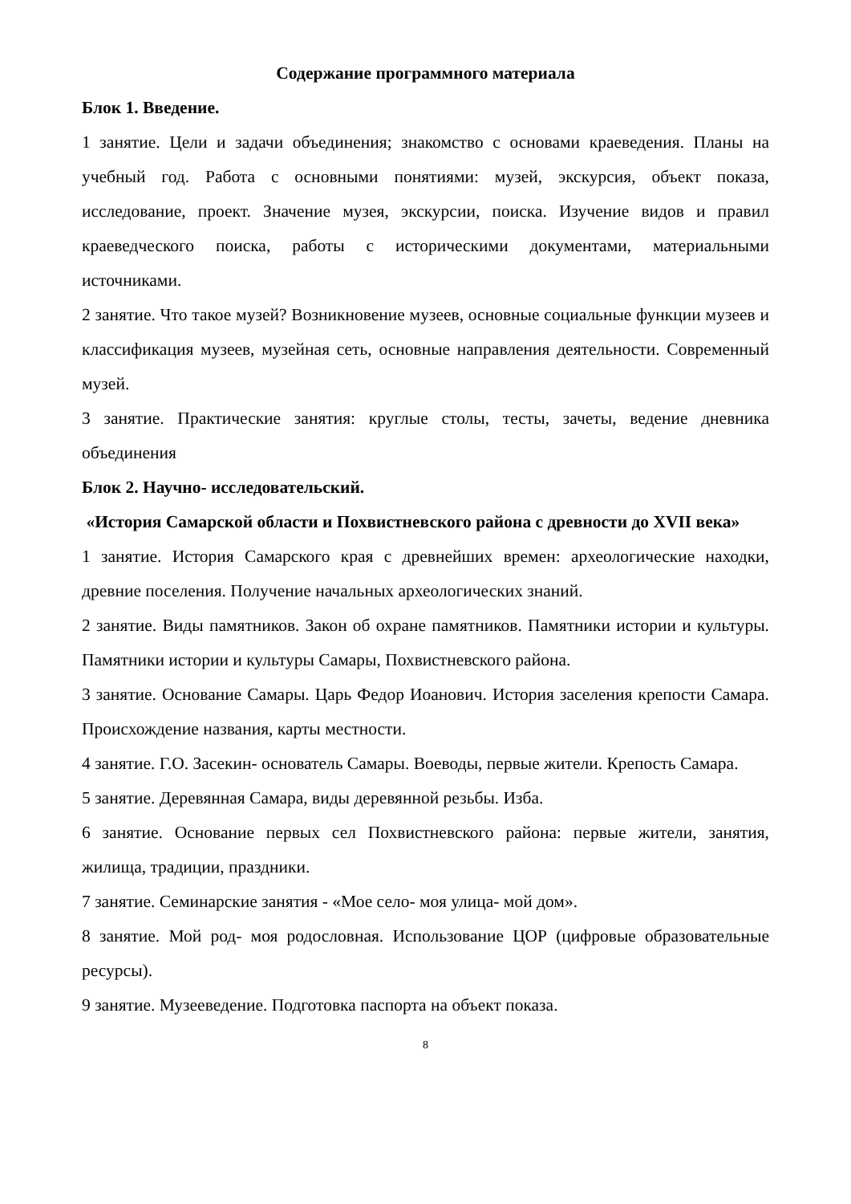Содержание программного материала
Блок 1. Введение.
1 занятие. Цели и задачи объединения; знакомство с основами краеведения. Планы на учебный год. Работа с основными понятиями: музей, экскурсия, объект показа, исследование, проект. Значение музея, экскурсии, поиска. Изучение видов и правил краеведческого поиска, работы с историческими документами, материальными источниками.
2 занятие. Что такое музей? Возникновение музеев, основные социальные функции музеев и классификация музеев, музейная сеть, основные направления деятельности. Современный музей.
3 занятие. Практические занятия: круглые столы, тесты, зачеты, ведение дневника объединения
Блок 2. Научно- исследовательский.
«История Самарской области и Похвистневского района с древности до XVII века»
1 занятие. История Самарского края с древнейших времен: археологические находки, древние поселения. Получение начальных археологических знаний.
2 занятие. Виды памятников. Закон об охране памятников. Памятники истории и культуры. Памятники истории и культуры Самары, Похвистневского района.
3 занятие. Основание Самары. Царь Федор Иоанович. История заселения крепости Самара. Происхождение названия, карты местности.
4 занятие. Г.О. Засекин- основатель Самары. Воеводы, первые жители. Крепость Самара.
5 занятие. Деревянная Самара, виды деревянной резьбы. Изба.
6 занятие. Основание первых сел Похвистневского района: первые жители, занятия, жилища, традиции, праздники.
7 занятие. Семинарские занятия - «Мое село- моя улица- мой дом».
8 занятие. Мой род- моя родословная. Использование ЦОР (цифровые образовательные ресурсы).
9 занятие. Музееведение. Подготовка паспорта на объект показа.
8